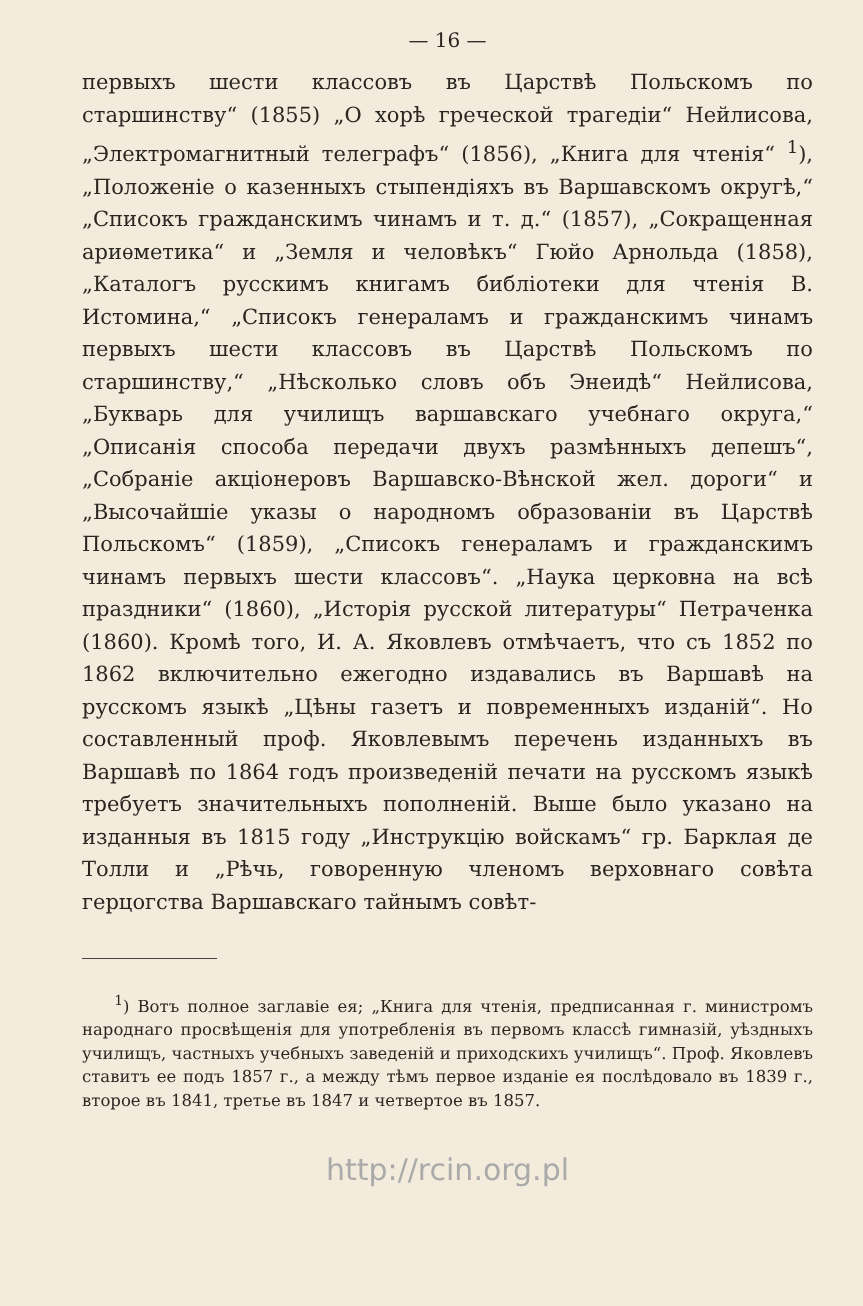— 16 —
первыхъ шести классовъ въ Царствѣ Польскомъ по старшинству“ (1855) „О хорѣ греческой трагедіи“ Нейлисова, „Электромагнитный телеграфъ“ (1856), „Книга для чтенія“ <sup>1</sup>), „Положеніе о казенныхъ стыпендіяхъ въ Варшавскомъ округѣ,“ „Списокъ гражданскимъ чинамъ и т. д.“ (1857), „Сокращенная ариѳметика“ и „Земля и человѣкъ“ Гюйо Арнольда (1858), „Каталогъ русскимъ книгамъ библіотеки для чтенія В. Истомина,“ „Списокъ генераламъ и гражданскимъ чинамъ первыхъ шести классовъ въ Царствѣ Польскомъ по старшинству,“ „Нѣсколько словъ объ Энеидѣ“ Нейлисова, „Букварь для училищъ варшавскаго учебнаго округа,“ „Описанія способа передачи двухъ размѣнныхъ депешъ“, „Собраніе акціонеровъ Варшавско-Вѣнской жел. дороги“ и „Высочайшіе указы о народномъ образованіи въ Царствѣ Польскомъ“ (1859), „Списокъ генераламъ и гражданскимъ чинамъ первыхъ шести классовъ“. „Наука церковна на всѣ праздники“ (1860), „Исторія русской литературы“ Петраченка (1860). Кромѣ того, И. А. Яковлевъ отмѣчаетъ, что съ 1852 по 1862 включительно ежегодно издавались въ Варшавѣ на русскомъ языкѣ „Цѣны газетъ и повременныхъ изданій“. Но составленный проф. Яковлевымъ перечень изданныхъ въ Варшавѣ по 1864 годъ произведеній печати на русскомъ языкѣ требуетъ значительныхъ пополненій. Выше было указано на изданныя въ 1815 году „Инструкцію войскамъ“ гр. Барклая де Толли и „Рѣчь, говоренную членомъ верховнаго совѣта герцогства Варшавскаго тайнымъ совѣт-
<sup>1</sup>) Вотъ полное заглавіе ея; „Книга для чтенія, предписанная г. министромъ народнаго просвѣщенія для употребленія въ первомъ классѣ гимназій, уѣздныхъ училищъ, частныхъ учебныхъ заведеній и приходскихъ училищъ“. Проф. Яковлевъ ставитъ ее подъ 1857 г., а между тѣмъ первое изданіе ея послѣдовало въ 1839 г., второе въ 1841, третье въ 1847 и четвертое въ 1857.
http://rcin.org.pl